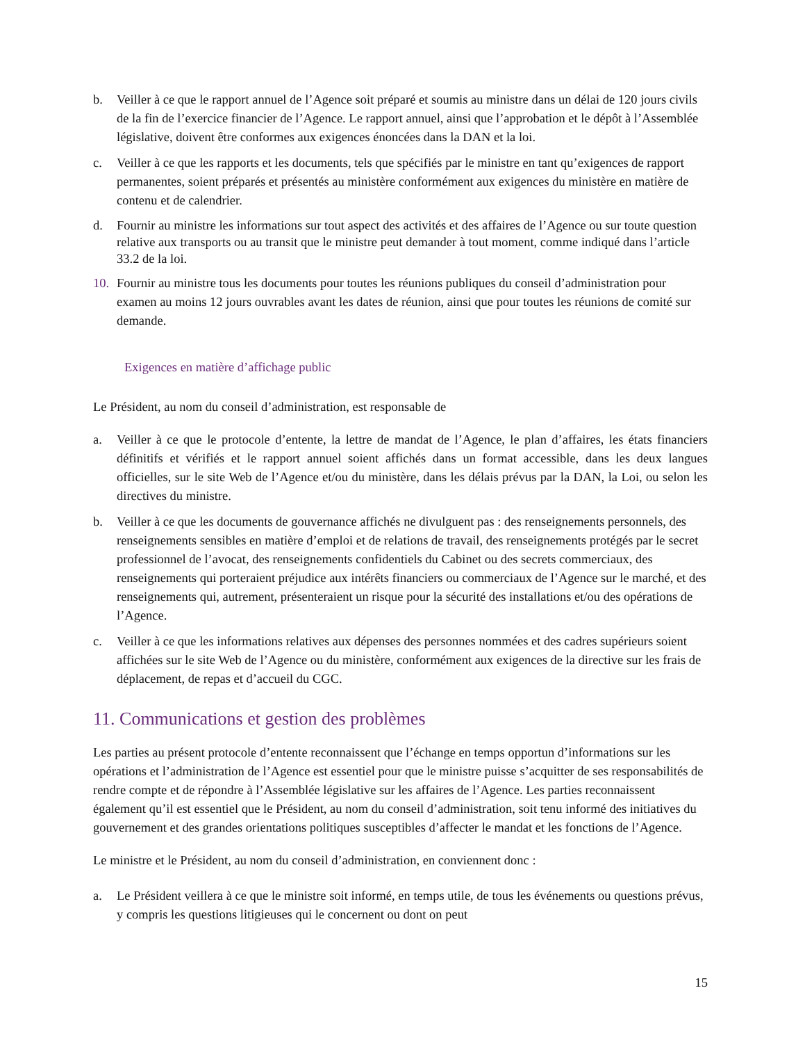b. Veiller à ce que le rapport annuel de l’Agence soit préparé et soumis au ministre dans un délai de 120 jours civils de la fin de l’exercice financier de l’Agence. Le rapport annuel, ainsi que l’approbation et le dépôt à l’Assemblée législative, doivent être conformes aux exigences énoncées dans la DAN et la loi.
c. Veiller à ce que les rapports et les documents, tels que spécifiés par le ministre en tant qu’exigences de rapport permanentes, soient préparés et présentés au ministère conformément aux exigences du ministère en matière de contenu et de calendrier.
d. Fournir au ministre les informations sur tout aspect des activités et des affaires de l’Agence ou sur toute question relative aux transports ou au transit que le ministre peut demander à tout moment, comme indiqué dans l’article 33.2 de la loi.
10. Fournir au ministre tous les documents pour toutes les réunions publiques du conseil d’administration pour examen au moins 12 jours ouvrables avant les dates de réunion, ainsi que pour toutes les réunions de comité sur demande.
Exigences en matière d’affichage public
Le Président, au nom du conseil d’administration, est responsable de
a. Veiller à ce que le protocole d’entente, la lettre de mandat de l’Agence, le plan d’affaires, les états financiers définitifs et vérifiés et le rapport annuel soient affichés dans un format accessible, dans les deux langues officielles, sur le site Web de l’Agence et/ou du ministère, dans les délais prévus par la DAN, la Loi, ou selon les directives du ministre.
b. Veiller à ce que les documents de gouvernance affichés ne divulguent pas : des renseignements personnels, des renseignements sensibles en matière d’emploi et de relations de travail, des renseignements protégés par le secret professionnel de l’avocat, des renseignements confidentiels du Cabinet ou des secrets commerciaux, des renseignements qui porteraient préjudice aux intérêts financiers ou commerciaux de l’Agence sur le marché, et des renseignements qui, autrement, présenteraient un risque pour la sécurité des installations et/ou des opérations de l’Agence.
c. Veiller à ce que les informations relatives aux dépenses des personnes nommées et des cadres supérieurs soient affichées sur le site Web de l’Agence ou du ministère, conformément aux exigences de la directive sur les frais de déplacement, de repas et d’accueil du CGC.
11. Communications et gestion des problèmes
Les parties au présent protocole d’entente reconnaissent que l’échange en temps opportun d’informations sur les opérations et l’administration de l’Agence est essentiel pour que le ministre puisse s’acquitter de ses responsabilités de rendre compte et de répondre à l’Assemblée législative sur les affaires de l’Agence. Les parties reconnaissent également qu’il est essentiel que le Président, au nom du conseil d’administration, soit tenu informé des initiatives du gouvernement et des grandes orientations politiques susceptibles d’affecter le mandat et les fonctions de l’Agence.
Le ministre et le Président, au nom du conseil d’administration, en conviennent donc :
a. Le Président veillera à ce que le ministre soit informé, en temps utile, de tous les événements ou questions prévus, y compris les questions litigieuses qui le concernent ou dont on peut
15